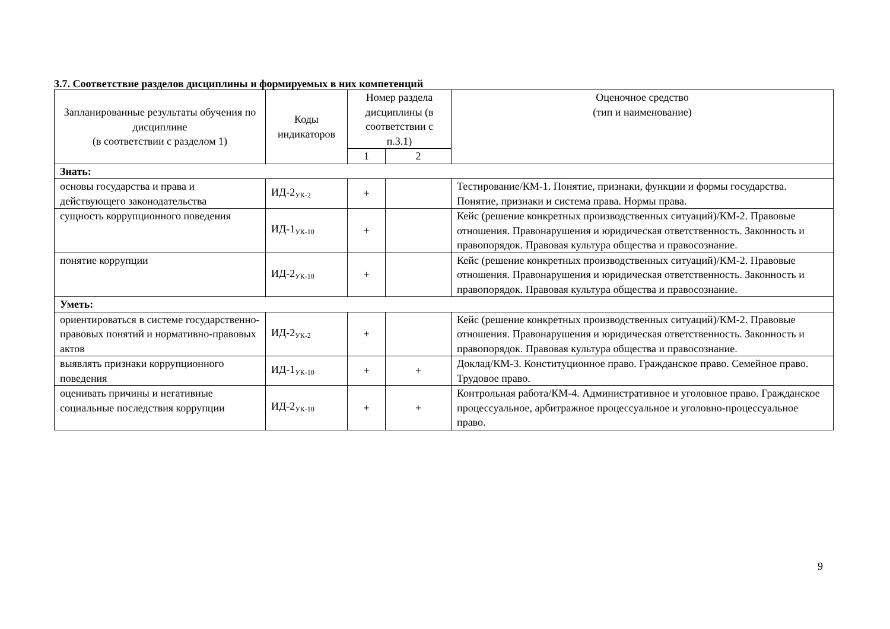3.7. Соответствие разделов дисциплины и формируемых в них компетенций
| Запланированные результаты обучения по дисциплине (в соответствии с разделом 1) | Коды индикаторов | Номер раздела дисциплины (в соответствии с п.3.1) | | Оценочное средство (тип и наименование) |
| --- | --- | --- | --- | --- |
| | | 1 | 2 | |
| Знать: | | | | |
| основы государства и права и действующего законодательства | ИД-2<sub>УК-2</sub> | + | | Тестирование/КМ-1. Понятие, признаки, функции и формы государства. Понятие, признаки и система права. Нормы права. |
| сущность коррупционного поведения | ИД-1<sub>УК-10</sub> | + | | Кейс (решение конкретных производственных ситуаций)/КМ-2. Правовые отношения. Правонарушения и юридическая ответственность. Законность и правопорядок. Правовая культура общества и правосознание. |
| понятие коррупции | ИД-2<sub>УК-10</sub> | + | | Кейс (решение конкретных производственных ситуаций)/КМ-2. Правовые отношения. Правонарушения и юридическая ответственность. Законность и правопорядок. Правовая культура общества и правосознание. |
| Уметь: | | | | |
| ориентироваться в системе государственно-правовых понятий и нормативно-правовых актов | ИД-2<sub>УК-2</sub> | + | | Кейс (решение конкретных производственных ситуаций)/КМ-2. Правовые отношения. Правонарушения и юридическая ответственность. Законность и правопорядок. Правовая культура общества и правосознание. |
| выявлять признаки коррупционного поведения | ИД-1<sub>УК-10</sub> | + | + | Доклад/КМ-3. Конституционное право. Гражданское право. Семейное право. Трудовое право. |
| оценивать причины и негативные социальные последствия коррупции | ИД-2<sub>УК-10</sub> | + | + | Контрольная работа/КМ-4. Административное и уголовное право. Гражданское процессуальное, арбитражное процессуальное и уголовно-процессуальное право. |
9